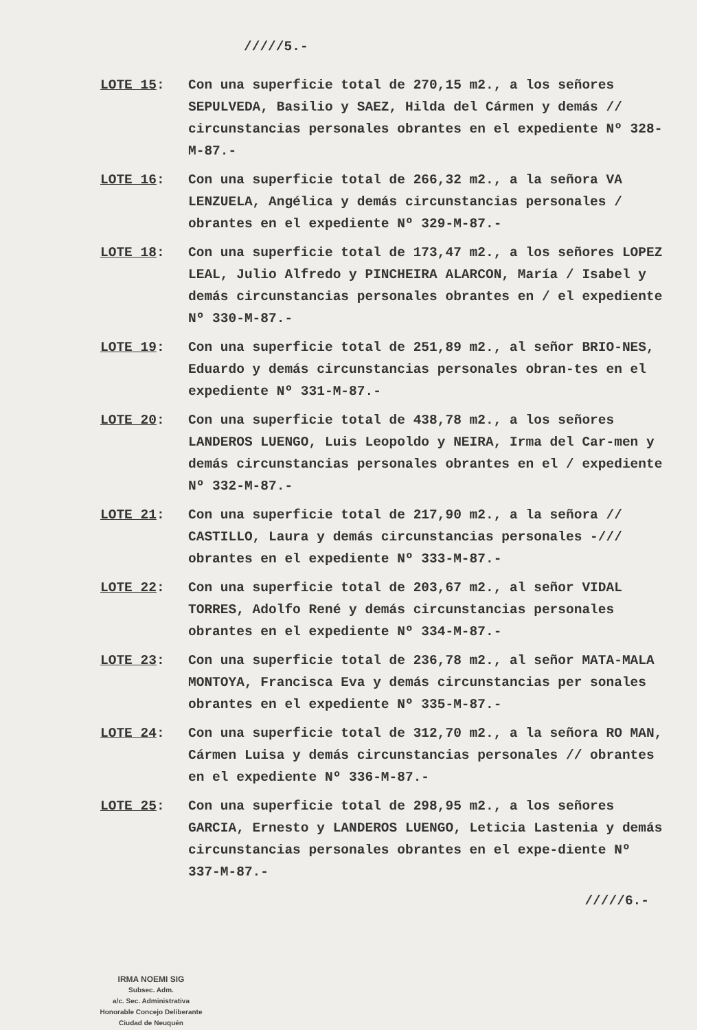/////5.-
LOTE 15: Con una superficie total de 270,15 m2., a los señores SEPULVEDA, Basilio y SAEZ, Hilda del Cármen y demás // circunstancias personales obrantes en el expediente Nº 328-M-87.-
LOTE 16: Con una superficie total de 266,32 m2., a la señora VA LENZUELA, Angélica y demás circunstancias personales / obrantes en el expediente Nº 329-M-87.-
LOTE 18: Con una superficie total de 173,47 m2., a los señores LOPEZ LEAL, Julio Alfredo y PINCHEIRA ALARCON, María / Isabel y demás circunstancias personales obrantes en / el expediente Nº 330-M-87.-
LOTE 19: Con una superficie total de 251,89 m2., al señor BRIO-NES, Eduardo y demás circunstancias personales obran-tes en el expediente Nº 331-M-87.-
LOTE 20: Con una superficie total de 438,78 m2., a los señores LANDEROS LUENGO, Luis Leopoldo y NEIRA, Irma del Car-men y demás circunstancias personales obrantes en el / expediente Nº 332-M-87.-
LOTE 21: Con una superficie total de 217,90 m2., a la señora // CASTILLO, Laura y demás circunstancias personales -/// obrantes en el expediente Nº 333-M-87.-
LOTE 22: Con una superficie total de 203,67 m2., al señor VIDAL TORRES, Adolfo René y demás circunstancias personales obrantes en el expediente Nº 334-M-87.-
LOTE 23: Con una superficie total de 236,78 m2., al señor MATA-MALA MONTOYA, Francisca Eva y demás circunstancias per sonales obrantes en el expediente Nº 335-M-87.-
LOTE 24: Con una superficie total de 312,70 m2., a la señora RO MAN, Cármen Luisa y demás circunstancias personales // obrantes en el expediente Nº 336-M-87.-
LOTE 25: Con una superficie total de 298,95 m2., a los señores GARCIA, Ernesto y LANDEROS LUENGO, Leticia Lastenia y demás circunstancias personales obrantes en el expe-diente Nº 337-M-87.-
/////6.-
IRMA NOEMI SIG
Subsec. Adm.
a/c. Sec. Administrativa
Honorable Concejo Deliberante
Ciudad de Neuquén